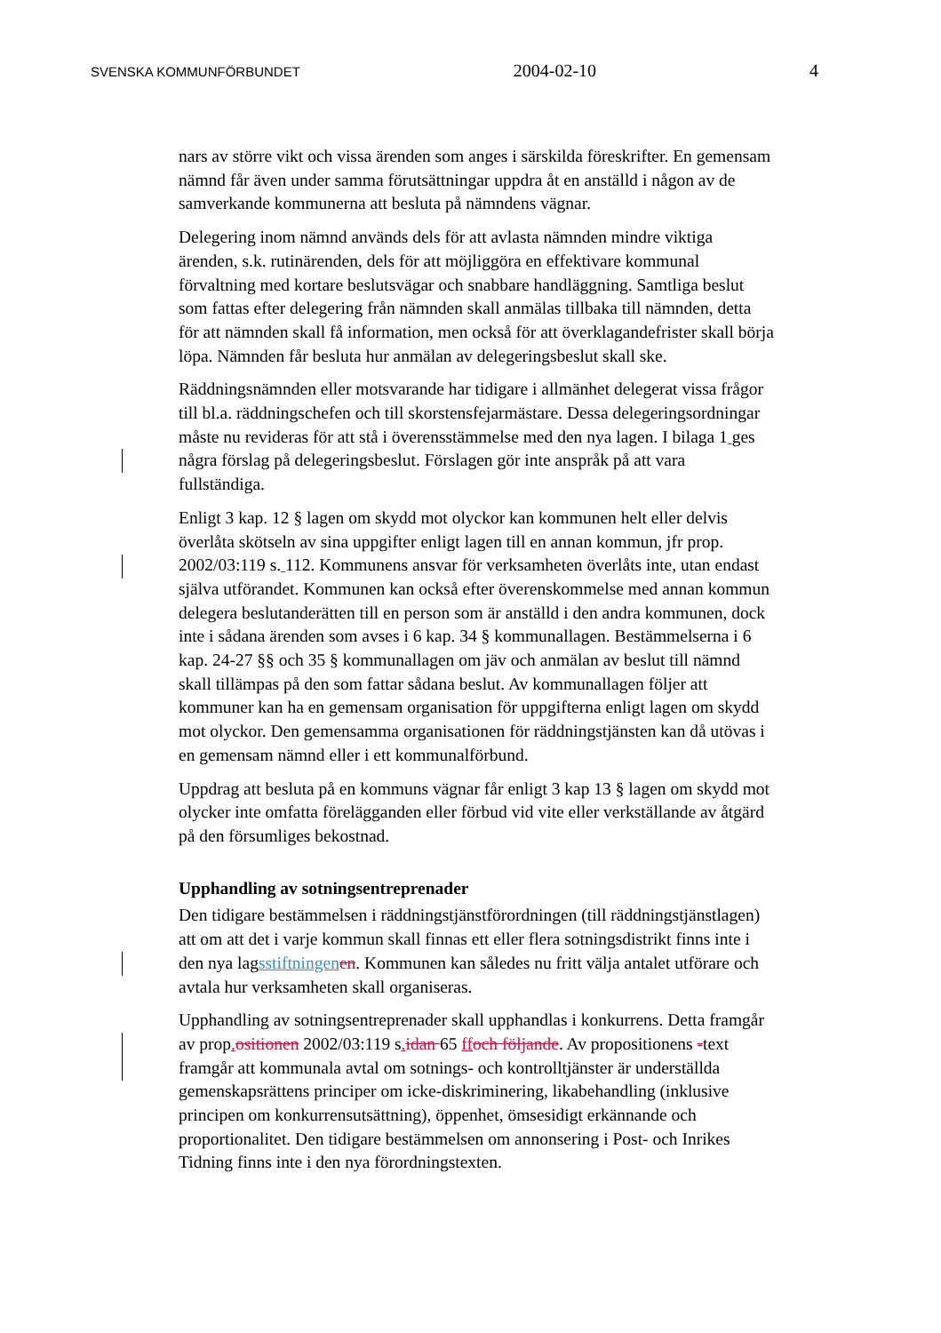SVENSKA KOMMUNFÖRBUNDET 2004-02-10 4
nars av större vikt och vissa ärenden som anges i särskilda föreskrifter. En gemensam nämnd får även under samma förutsättningar uppdra åt en anställd i någon av de samverkande kommunerna att besluta på nämndens vägnar.
Delegering inom nämnd används dels för att avlasta nämnden mindre viktiga ärenden, s.k. rutinärenden, dels för att möjliggöra en effektivare kommunal förvaltning med kortare beslutsvägar och snabbare handläggning. Samtliga beslut som fattas efter delegering från nämnden skall anmälas tillbaka till nämnden, detta för att nämnden skall få information, men också för att överklagandefrister skall börja löpa. Nämnden får besluta hur anmälan av delegeringsbeslut skall ske.
Räddningsnämnden eller motsvarande har tidigare i allmänhet delegerat vissa frågor till bl.a. räddningschefen och till skorstensfejarmästare. Dessa delegeringsordningar måste nu revideras för att stå i överensstämmelse med den nya lagen. I bilaga 1 ges några förslag på delegeringsbeslut. Förslagen gör inte anspråk på att vara fullständiga.
Enligt 3 kap. 12 § lagen om skydd mot olyckor kan kommunen helt eller delvis överlåta skötseln av sina uppgifter enligt lagen till en annan kommun, jfr prop. 2002/03:119 s. 112. Kommunens ansvar för verksamheten överlåts inte, utan endast själva utförandet. Kommunen kan också efter överenskommelse med annan kommun delegera beslutanderätten till en person som är anställd i den andra kommunen, dock inte i sådana ärenden som avses i 6 kap. 34 § kommunallagen. Bestämmelserna i 6 kap. 24-27 §§ och 35 § kommunallagen om jäv och anmälan av beslut till nämnd skall tillämpas på den som fattar sådana beslut. Av kommunallagen följer att kommuner kan ha en gemensam organisation för uppgifterna enligt lagen om skydd mot olyckor. Den gemensamma organisationen för räddningstjänsten kan då utövas i en gemensam nämnd eller i ett kommunalförbund.
Uppdrag att besluta på en kommuns vägnar får enligt 3 kap 13 § lagen om skydd mot olycker inte omfatta förelägganden eller förbud vid vite eller verkställande av åtgärd på den försumliges bekostnad.
Upphandling av sotningsentreprenader
Den tidigare bestämmelsen i räddningstjänstförordningen (till räddningstjänstlagen) att om att det i varje kommun skall finnas ett eller flera sotningsdistrikt finns inte i den nya lagsstiftningen en. Kommunen kan således nu fritt välja antalet utförare och avtala hur verksamheten skall organiseras.
Upphandling av sotningsentreprenader skall upphandlas i konkurrens. Detta framgår av prop. ositionen 2002/03:119 s. idan 65 ff och följande. Av propositionens -text framgår att kommunala avtal om sotnings- och kontrolltjänster är underställda gemenskapsrättens principer om icke-diskriminering, likabehandling (inklusive principen om konkurrensutsättning), öppenhet, ömsesidigt erkännande och proportionalitet. Den tidigare bestämmelsen om annonsering i Post- och Inrikes Tidning finns inte i den nya förordningstexten.